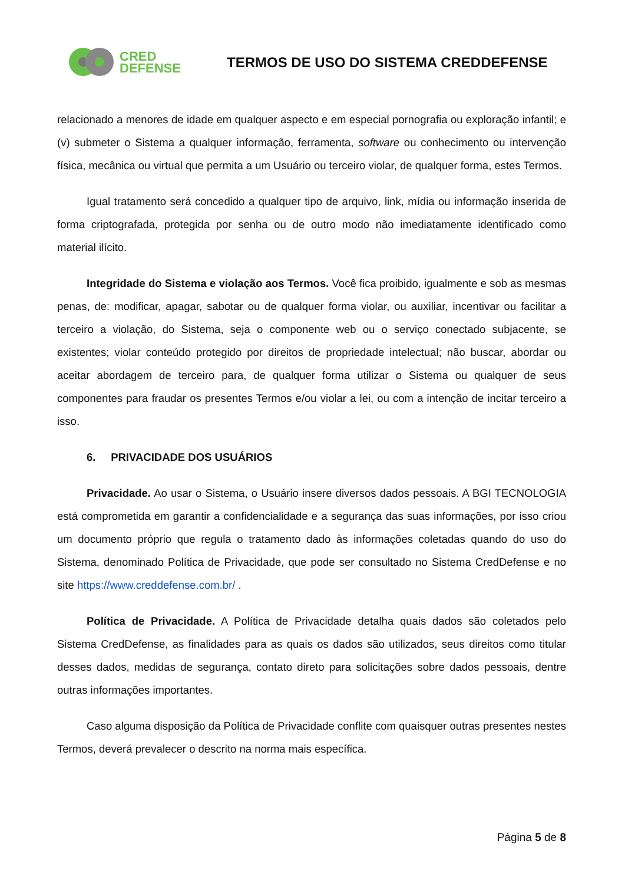CRED
DEFENSE
TERMOS DE USO DO SISTEMA CREDDEFENSE
relacionado a menores de idade em qualquer aspecto e em especial pornografia ou exploração infantil; e (v) submeter o Sistema a qualquer informação, ferramenta, software ou conhecimento ou intervenção física, mecânica ou virtual que permita a um Usuário ou terceiro violar, de qualquer forma, estes Termos.
Igual tratamento será concedido a qualquer tipo de arquivo, link, mídia ou informação inserida de forma criptografada, protegida por senha ou de outro modo não imediatamente identificado como material ilícito.
Integridade do Sistema e violação aos Termos. Você fica proibido, igualmente e sob as mesmas penas, de: modificar, apagar, sabotar ou de qualquer forma violar, ou auxiliar, incentivar ou facilitar a terceiro a violação, do Sistema, seja o componente web ou o serviço conectado subjacente, se existentes; violar conteúdo protegido por direitos de propriedade intelectual; não buscar, abordar ou aceitar abordagem de terceiro para, de qualquer forma utilizar o Sistema ou qualquer de seus componentes para fraudar os presentes Termos e/ou violar a lei, ou com a intenção de incitar terceiro a isso.
6. PRIVACIDADE DOS USUÁRIOS
Privacidade. Ao usar o Sistema, o Usuário insere diversos dados pessoais. A BGI TECNOLOGIA está comprometida em garantir a confidencialidade e a segurança das suas informações, por isso criou um documento próprio que regula o tratamento dado às informações coletadas quando do uso do Sistema, denominado Política de Privacidade, que pode ser consultado no Sistema CredDefense e no site https://www.creddefense.com.br/ .
Política de Privacidade. A Política de Privacidade detalha quais dados são coletados pelo Sistema CredDefense, as finalidades para as quais os dados são utilizados, seus direitos como titular desses dados, medidas de segurança, contato direto para solicitações sobre dados pessoais, dentre outras informações importantes.
Caso alguma disposição da Política de Privacidade conflite com quaisquer outras presentes nestes Termos, deverá prevalecer o descrito na norma mais específica.
Página 5 de 8